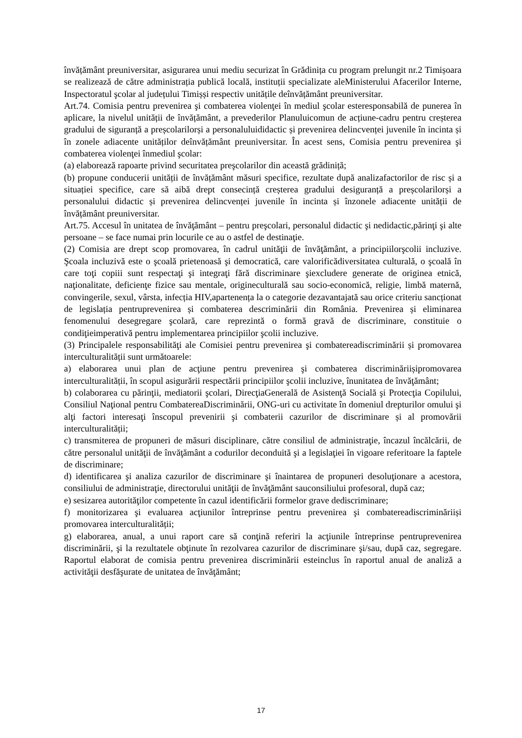învățământ preuniversitar, asigurarea unui mediu securizat în Grădinița cu program prelungit nr.2 Timișoara se realizează de către administrația publică locală, instituții specializate aleMinisterului Afacerilor Interne, Inspectoratul şcolar al județului Timișși respectiv unitățile deînvățământ preuniversitar.
Art.74. Comisia pentru prevenirea şi combaterea violenţei în mediul şcolar esteresponsabilă de punerea în aplicare, la nivelul unității de învățământ, a prevederilor Planuluicomun de acțiune-cadru pentru creșterea gradului de siguranță a preșcolarilorși a personaluluididactic și prevenirea delincvenței juvenile în incinta și în zonele adiacente unităților deînvățământ preuniversitar. În acest sens, Comisia pentru prevenirea şi combaterea violenţei înmediul şcolar:
(a) elaborează rapoarte privind securitatea preşcolarilor din această grădiniță;
(b) propune conducerii unității de învățământ măsuri specifice, rezultate după analizafactorilor de risc și a situației specifice, care să aibă drept consecință creșterea gradului desiguranță a preșcolarilorși a personalului didactic și prevenirea delincvenței juvenile în incinta și înzonele adiacente unității de învățământ preuniversitar.
Art.75. Accesul în unitatea de învăţământ – pentru preşcolari, personalul didactic şi nedidactic,părinţi şi alte persoane – se face numai prin locurile ce au o astfel de destinaţie.
(2) Comisia are drept scop promovarea, în cadrul unităţii de învăţământ, a principiilorşcolii incluzive. Şcoala incluzivă este o şcoală prietenoasă şi democratică, care valorificădiversitatea culturală, o şcoală în care toţi copiii sunt respectaţi şi integraţi fără discriminare şiexcludere generate de originea etnică, naţionalitate, deficienţe fizice sau mentale, origineculturală sau socio-economică, religie, limbă maternă, convingerile, sexul, vârsta, infecția HIV,apartenența la o categorie dezavantajată sau orice criteriu sancționat de legislația pentruprevenirea și combaterea descriminării din România. Prevenirea și eliminarea fenomenului desegregare şcolară, care reprezintă o formă gravă de discriminare, constituie o condiţieimperativă pentru implementarea principiilor şcolii incluzive.
(3) Principalele responsabilităţi ale Comisiei pentru prevenirea şi combatereadiscriminării și promovarea interculturalității sunt următoarele:
a) elaborarea unui plan de acţiune pentru prevenirea şi combaterea discriminăriișipromovarea interculturalității, în scopul asigurării respectării principiilor şcolii incluzive, înunitatea de învăţământ;
b) colaborarea cu părinţii, mediatorii şcolari, DirecţiaGenerală de Asistenţă Socială şi Protecţia Copilului, Consiliul Naţional pentru CombatereaDiscriminării, ONG-uri cu activitate în domeniul drepturilor omului şi alţi factori interesaţi înscopul prevenirii şi combaterii cazurilor de discriminare și al promovării interculturalității;
c) transmiterea de propuneri de măsuri disciplinare, către consiliul de administraţie, încazul încălcării, de către personalul unităţii de învăţământ a codurilor deconduită şi a legislaţiei în vigoare referitoare la faptele de discriminare;
d) identificarea şi analiza cazurilor de discriminare şi înaintarea de propuneri desoluţionare a acestora, consiliului de administraţie, directorului unităţii de învăţământ sauconsiliului profesoral, după caz;
e) sesizarea autorităţilor competente în cazul identificării formelor grave dediscriminare;
f) monitorizarea şi evaluarea acţiunilor întreprinse pentru prevenirea şi combatereadiscriminăriiși promovarea interculturalității;
g) elaborarea, anual, a unui raport care să conţină referiri la acţiunile întreprinse pentruprevenirea discriminării, şi la rezultatele obţinute în rezolvarea cazurilor de discriminare şi/sau, după caz, segregare. Raportul elaborat de comisia pentru prevenirea discriminării esteinclus în raportul anual de analiză a activităţii desfăşurate de unitatea de învăţământ;
17